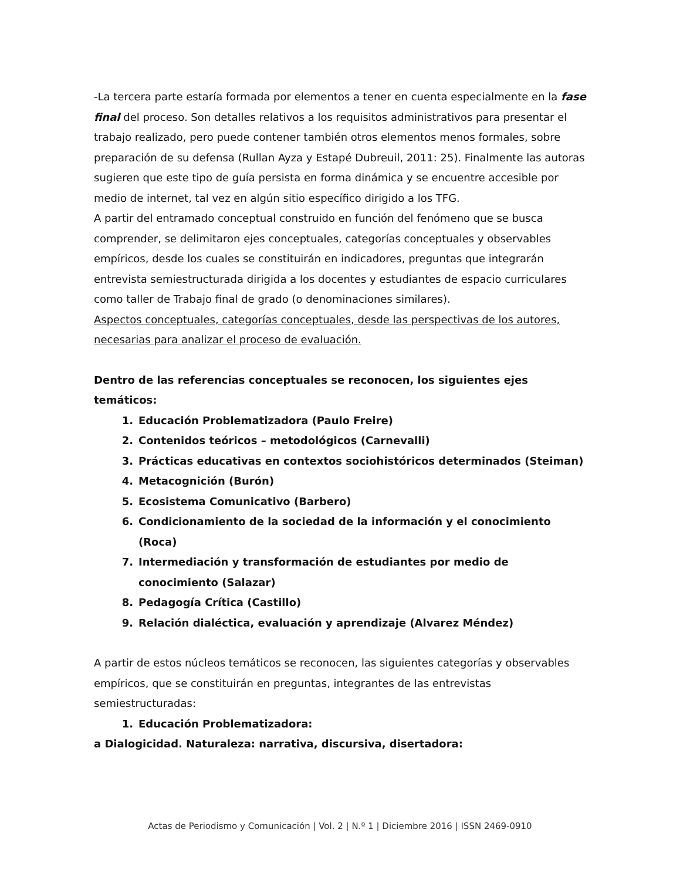-La tercera parte estaría formada por elementos a tener en cuenta especialmente en la fase final del proceso. Son detalles relativos a los requisitos administrativos para presentar el trabajo realizado, pero puede contener también otros elementos menos formales, sobre preparación de su defensa (Rullan Ayza y Estapé Dubreuil, 2011: 25). Finalmente las autoras sugieren que este tipo de guía persista en forma dinámica y se encuentre accesible por medio de internet, tal vez en algún sitio específico dirigido a los TFG.
A partir del entramado conceptual construido en función del fenómeno que se busca comprender, se delimitaron ejes conceptuales, categorías conceptuales y observables empíricos, desde los cuales se constituirán en indicadores, preguntas que integrarán entrevista semiestructurada dirigida a los docentes y estudiantes de espacio curriculares como taller de Trabajo final de grado (o denominaciones similares).
Aspectos conceptuales, categorías conceptuales, desde las perspectivas de los autores, necesarias para analizar el proceso de evaluación.
Dentro de las referencias conceptuales se reconocen, los siguientes ejes temáticos:
1. Educación Problematizadora (Paulo Freire)
2. Contenidos teóricos – metodológicos (Carnevalli)
3. Prácticas educativas en contextos sociohistóricos determinados (Steiman)
4. Metacognición (Burón)
5. Ecosistema Comunicativo (Barbero)
6. Condicionamiento de la sociedad de la información y el conocimiento (Roca)
7. Intermediación y transformación de estudiantes por medio de conocimiento (Salazar)
8. Pedagogía Crítica (Castillo)
9. Relación dialéctica, evaluación y aprendizaje (Alvarez Méndez)
A partir de estos núcleos temáticos se reconocen, las siguientes categorías y observables empíricos, que se constituirán en preguntas, integrantes de las entrevistas semiestructuradas:
1. Educación Problematizadora:
a Dialogicidad. Naturaleza: narrativa, discursiva, disertadora:
Actas de Periodismo y Comunicación | Vol. 2 | N.º 1 | Diciembre 2016 | ISSN 2469-0910